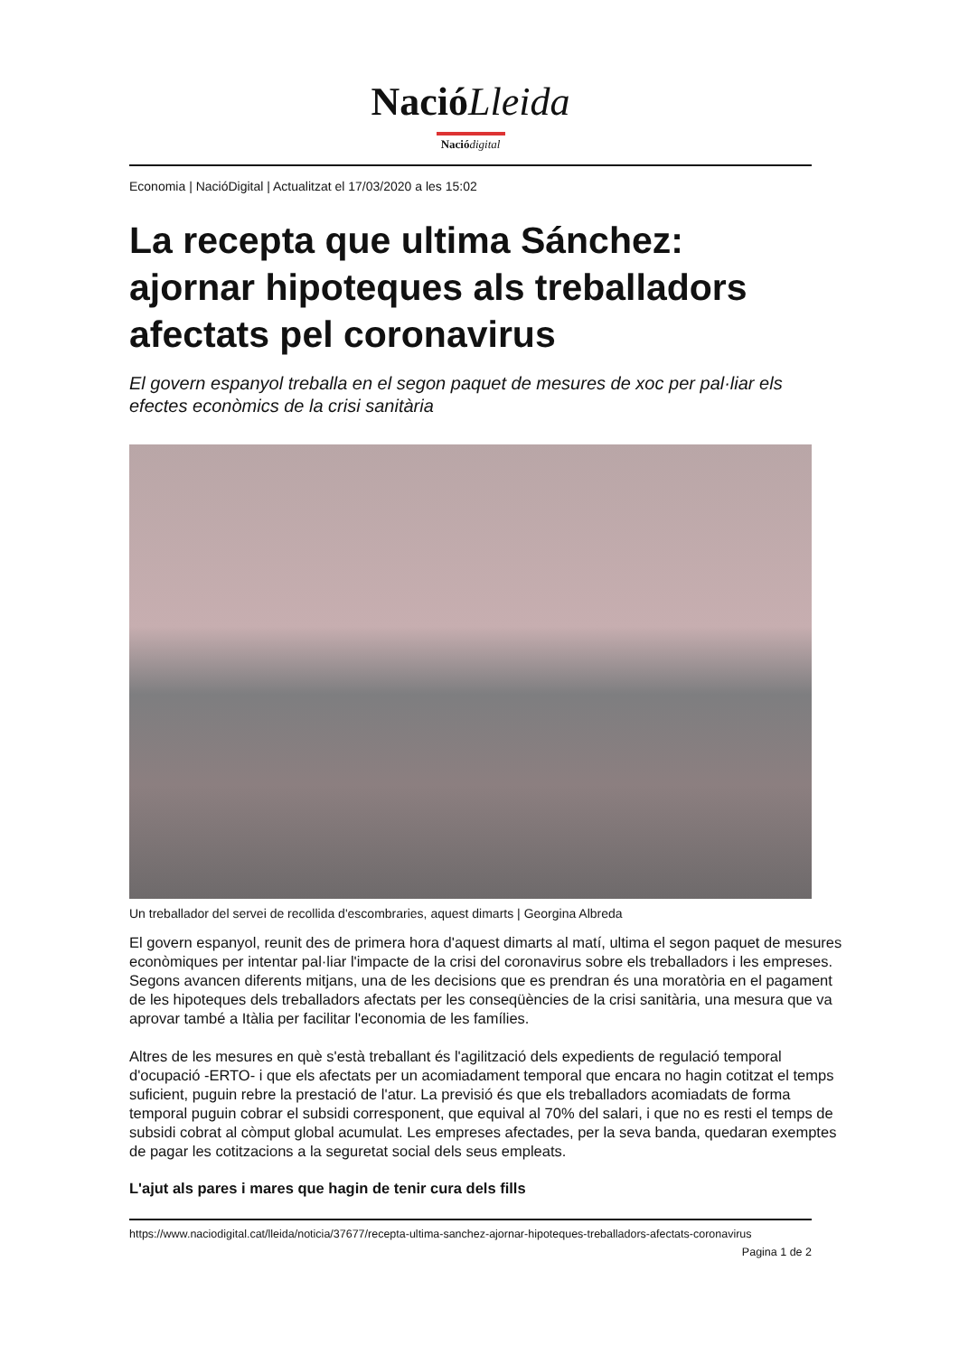NacióLleida
Nació digital
Economia | NacióDigital | Actualitzat el 17/03/2020 a les 15:02
La recepta que ultima Sánchez: ajornar hipoteques als treballadors afectats pel coronavirus
El govern espanyol treballa en el segon paquet de mesures de xoc per pal·liar els efectes econòmics de la crisi sanitària
Un treballador del servei de recollida d'escombraries, aquest dimarts | Georgina Albreda
El govern espanyol, reunit des de primera hora d'aquest dimarts al matí, ultima el segon paquet de mesures econòmiques per intentar pal·liar l'impacte de la crisi del coronavirus sobre els treballadors i les empreses. Segons avancen diferents mitjans, una de les decisions que es prendran és una moratòria en el pagament de les hipoteques dels treballadors afectats per les conseqüències de la crisi sanitària, una mesura que va aprovar també a Itàlia per facilitar l'economia de les famílies.
Altres de les mesures en què s'està treballant és l'agilització dels expedients de regulació temporal d'ocupació -ERTO- i que els afectats per un acomiadament temporal que encara no hagin cotitzat el temps suficient, puguin rebre la prestació de l'atur. La previsió és que els treballadors acomiadats de forma temporal puguin cobrar el subsidi corresponent, que equival al 70% del salari, i que no es resti el temps de subsidi cobrat al còmput global acumulat. Les empreses afectades, per la seva banda, quedaran exemptes de pagar les cotitzacions a la seguretat social dels seus empleats.
L'ajut als pares i mares que hagin de tenir cura dels fills
https://www.naciodigital.cat/lleida/noticia/37677/recepta-ultima-sanchez-ajornar-hipoteques-treballadors-afectats-coronavirus
Pagina 1 de 2